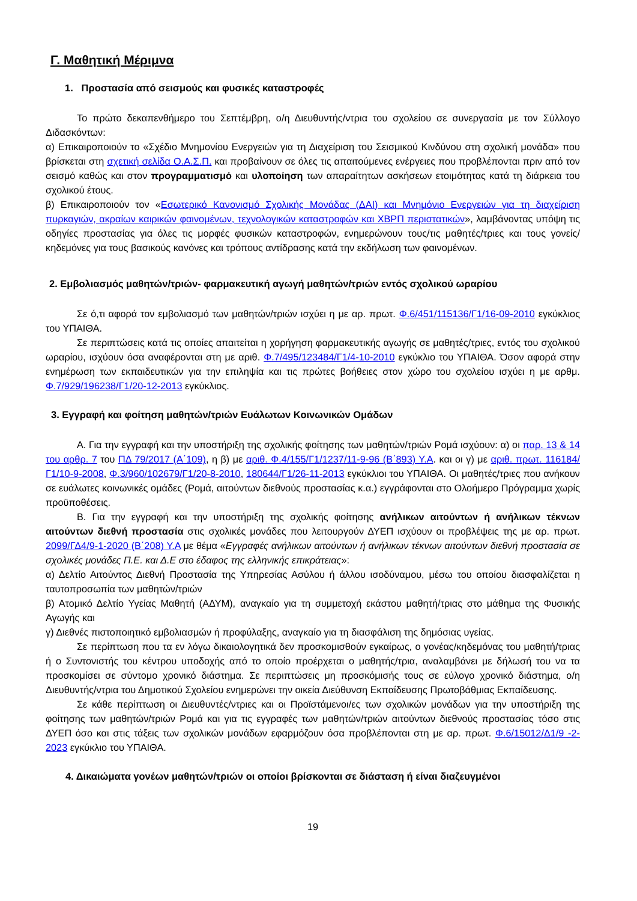Γ. Μαθητική Μέριμνα
1. Προστασία από σεισμούς και φυσικές καταστροφές
Το πρώτο δεκαπενθήμερο του Σεπτέμβρη, ο/η Διευθυντής/ντρια του σχολείου σε συνεργασία με τον Σύλλογο Διδασκόντων:
α) Επικαιροποιούν το «Σχέδιο Μνημονίου Ενεργειών για τη Διαχείριση του Σεισμικού Κινδύνου στη σχολική μονάδα» που βρίσκεται στη σχετική σελίδα Ο.Α.Σ.Π. και προβαίνουν σε όλες τις απαιτούμενες ενέργειες που προβλέπονται πριν από τον σεισμό καθώς και στον προγραμματισμό και υλοποίηση των απαραίτητων ασκήσεων ετοιμότητας κατά τη διάρκεια του σχολικού έτους.
β) Επικαιροποιούν τον «Εσωτερικό Κανονισμό Σχολικής Μονάδας (ΔΑΙ) και Μνημόνιο Ενεργειών για τη διαχείριση πυρκαγιών, ακραίων καιρικών φαινομένων, τεχνολογικών καταστροφών και ΧΒΡΠ περιστατικών», λαμβάνοντας υπόψη τις οδηγίες προστασίας για όλες τις μορφές φυσικών καταστροφών, ενημερώνουν τους/τις μαθητές/τριες και τους γονείς/κηδεμόνες για τους βασικούς κανόνες και τρόπους αντίδρασης κατά την εκδήλωση των φαινομένων.
2. Εμβολιασμός μαθητών/τριών- φαρμακευτική αγωγή μαθητών/τριών εντός σχολικού ωραρίου
Σε ό,τι αφορά τον εμβολιασμό των μαθητών/τριών ισχύει η με αρ. πρωτ. Φ.6/451/115136/Γ1/16-09-2010 εγκύκλιος του ΥΠΑΙΘΑ.
Σε περιπτώσεις κατά τις οποίες απαιτείται η χορήγηση φαρμακευτικής αγωγής σε μαθητές/τριες, εντός του σχολικού ωραρίου, ισχύουν όσα αναφέρονται στη με αριθ. Φ.7/495/123484/Γ1/4-10-2010 εγκύκλιο του ΥΠΑΙΘΑ. Όσον αφορά στην ενημέρωση των εκπαιδευτικών για την επιληψία και τις πρώτες βοήθειες στον χώρο του σχολείου ισχύει η με αρθμ. Φ.7/929/196238/Γ1/20-12-2013 εγκύκλιος.
3. Εγγραφή και φοίτηση μαθητών/τριών Ευάλωτων Κοινωνικών Ομάδων
Α. Για την εγγραφή και την υποστήριξη της σχολικής φοίτησης των μαθητών/τριών Ρομά ισχύουν: α) οι παρ. 13 & 14 του αρθρ. 7 του ΠΔ 79/2017 (Α΄109), η β) με αριθ. Φ.4/155/Γ1/1237/11-9-96 (Β΄893) Υ.Α. και οι γ) με αριθ. πρωτ. 116184/Γ1/10-9-2008, Φ.3/960/102679/Γ1/20-8-2010, 180644/Γ1/26-11-2013 εγκύκλιοι του ΥΠΑΙΘΑ. Οι μαθητές/τριες που ανήκουν σε ευάλωτες κοινωνικές ομάδες (Ρομά, αιτούντων διεθνούς προστασίας κ.α.) εγγράφονται στο Ολοήμερο Πρόγραμμα χωρίς προϋποθέσεις.
Β. Για την εγγραφή και την υποστήριξη της σχολικής φοίτησης ανήλικων αιτούντων ή ανήλικων τέκνων αιτούντων διεθνή προστασία στις σχολικές μονάδες που λειτουργούν ΔΥΕΠ ισχύουν οι προβλέψεις της με αρ. πρωτ. 2099/ΓΔ4/9-1-2020 (Β΄208) Υ.Α με θέμα «Εγγραφές ανήλικων αιτούντων ή ανήλικων τέκνων αιτούντων διεθνή προστασία σε σχολικές μονάδες Π.Ε. και Δ.Ε στο έδαφος της ελληνικής επικράτειας»:
α) Δελτίο Αιτούντος Διεθνή Προστασία της Υπηρεσίας Ασύλου ή άλλου ισοδύναμου, μέσω του οποίου διασφαλίζεται η ταυτοπροσωπία των μαθητών/τριών
β) Ατομικό Δελτίο Υγείας Μαθητή (ΑΔΥΜ), αναγκαίο για τη συμμετοχή εκάστου μαθητή/τριας στο μάθημα της Φυσικής Αγωγής και
γ) Διεθνές πιστοποιητικό εμβολιασμών ή προφύλαξης, αναγκαίο για τη διασφάλιση της δημόσιας υγείας.
Σε περίπτωση που τα εν λόγω δικαιολογητικά δεν προσκομισθούν εγκαίρως, ο γονέας/κηδεμόνας του μαθητή/τριας ή ο Συντονιστής του κέντρου υποδοχής από το οποίο προέρχεται ο μαθητής/τρια, αναλαμβάνει με δήλωσή του να τα προσκομίσει σε σύντομο χρονικό διάστημα. Σε περιπτώσεις μη προσκόμισής τους σε εύλογο χρονικό διάστημα, ο/η Διευθυντής/ντρια του Δημοτικού Σχολείου ενημερώνει την οικεία Διεύθυνση Εκπαίδευσης Πρωτοβάθμιας Εκπαίδευσης.
Σε κάθε περίπτωση οι Διευθυντές/ντριες και οι Προϊστάμενοι/ες των σχολικών μονάδων για την υποστήριξη της φοίτησης των μαθητών/τριών Ρομά και για τις εγγραφές των μαθητών/τριών αιτούντων διεθνούς προστασίας τόσο στις ΔΥΕΠ όσο και στις τάξεις των σχολικών μονάδων εφαρμόζουν όσα προβλέπονται στη με αρ. πρωτ. Φ.6/15012/Δ1/9 -2-2023 εγκύκλιο του ΥΠΑΙΘΑ.
4. Δικαιώματα γονέων μαθητών/τριών οι οποίοι βρίσκονται σε διάσταση ή είναι διαζευγμένοι
19